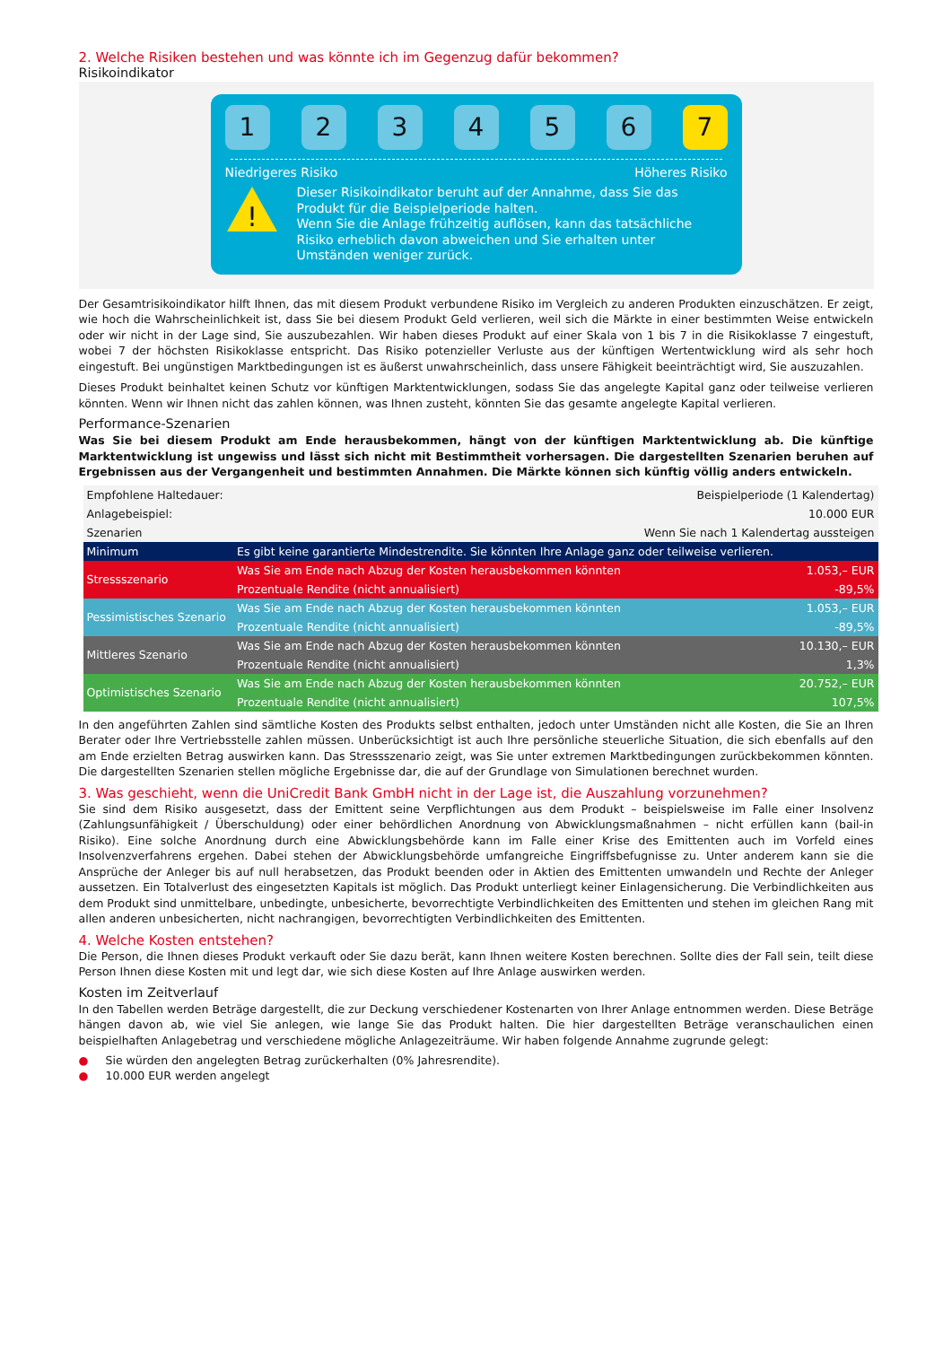2. Welche Risiken bestehen und was könnte ich im Gegenzug dafür bekommen?
Risikoindikator
1 2 3 4 5 6 7
Niedrigeres Risiko Höheres Risiko
!
Dieser Risikoindikator beruht auf der Annahme, dass Sie das Produkt für die Beispielperiode halten.
Wenn Sie die Anlage frühzeitig auflösen, kann das tatsächliche Risiko erheblich davon abweichen und Sie erhalten unter Umständen weniger zurück.
Der Gesamtrisikoindikator hilft Ihnen, das mit diesem Produkt verbundene Risiko im Vergleich zu anderen Produkten einzuschätzen. Er zeigt, wie hoch die Wahrscheinlichkeit ist, dass Sie bei diesem Produkt Geld verlieren, weil sich die Märkte in einer bestimmten Weise entwickeln oder wir nicht in der Lage sind, Sie auszubezahlen. Wir haben dieses Produkt auf einer Skala von 1 bis 7 in die Risikoklasse 7 eingestuft, wobei 7 der höchsten Risikoklasse entspricht. Das Risiko potenzieller Verluste aus der künftigen Wertentwicklung wird als sehr hoch eingestuft. Bei ungünstigen Marktbedingungen ist es äußerst unwahrscheinlich, dass unsere Fähigkeit beeinträchtigt wird, Sie auszuzahlen.
Dieses Produkt beinhaltet keinen Schutz vor künftigen Marktentwicklungen, sodass Sie das angelegte Kapital ganz oder teilweise verlieren könnten. Wenn wir Ihnen nicht das zahlen können, was Ihnen zusteht, könnten Sie das gesamte angelegte Kapital verlieren.
Performance-Szenarien
Was Sie bei diesem Produkt am Ende herausbekommen, hängt von der künftigen Marktentwicklung ab. Die künftige Marktentwicklung ist ungewiss und lässt sich nicht mit Bestimmtheit vorhersagen. Die dargestellten Szenarien beruhen auf Ergebnissen aus der Vergangenheit und bestimmten Annahmen. Die Märkte können sich künftig völlig anders entwickeln.
| Empfohlene Haltedauer: | | Beispielperiode (1 Kalendertag) |
| Anlagebeispiel: | | 10.000 EUR |
| Szenarien | | Wenn Sie nach 1 Kalendertag aussteigen |
| Minimum | Es gibt keine garantierte Mindestrendite. Sie könnten Ihre Anlage ganz oder teilweise verlieren. | |
| Stressszenario | Was Sie am Ende nach Abzug der Kosten herausbekommen könnten | 1.053,– EUR |
| | Prozentuale Rendite (nicht annualisiert) | -89,5% |
| Pessimistisches Szenario | Was Sie am Ende nach Abzug der Kosten herausbekommen könnten | 1.053,– EUR |
| | Prozentuale Rendite (nicht annualisiert) | -89,5% |
| Mittleres Szenario | Was Sie am Ende nach Abzug der Kosten herausbekommen könnten | 10.130,– EUR |
| | Prozentuale Rendite (nicht annualisiert) | 1,3% |
| Optimistisches Szenario | Was Sie am Ende nach Abzug der Kosten herausbekommen könnten | 20.752,– EUR |
| | Prozentuale Rendite (nicht annualisiert) | 107,5% |
In den angeführten Zahlen sind sämtliche Kosten des Produkts selbst enthalten, jedoch unter Umständen nicht alle Kosten, die Sie an Ihren Berater oder Ihre Vertriebsstelle zahlen müssen. Unberücksichtigt ist auch Ihre persönliche steuerliche Situation, die sich ebenfalls auf den am Ende erzielten Betrag auswirken kann. Das Stressszenario zeigt, was Sie unter extremen Marktbedingungen zurückbekommen könnten. Die dargestellten Szenarien stellen mögliche Ergebnisse dar, die auf der Grundlage von Simulationen berechnet wurden.
3. Was geschieht, wenn die UniCredit Bank GmbH nicht in der Lage ist, die Auszahlung vorzunehmen?
Sie sind dem Risiko ausgesetzt, dass der Emittent seine Verpflichtungen aus dem Produkt – beispielsweise im Falle einer Insolvenz (Zahlungsunfähigkeit / Überschuldung) oder einer behördlichen Anordnung von Abwicklungsmaßnahmen – nicht erfüllen kann (bail-in Risiko). Eine solche Anordnung durch eine Abwicklungsbehörde kann im Falle einer Krise des Emittenten auch im Vorfeld eines Insolvenzverfahrens ergehen. Dabei stehen der Abwicklungsbehörde umfangreiche Eingriffsbefugnisse zu. Unter anderem kann sie die Ansprüche der Anleger bis auf null herabsetzen, das Produkt beenden oder in Aktien des Emittenten umwandeln und Rechte der Anleger aussetzen. Ein Totalverlust des eingesetzten Kapitals ist möglich. Das Produkt unterliegt keiner Einlagensicherung. Die Verbindlichkeiten aus dem Produkt sind unmittelbare, unbedingte, unbesicherte, bevorrechtigte Verbindlichkeiten des Emittenten und stehen im gleichen Rang mit allen anderen unbesicherten, nicht nachrangigen, bevorrechtigten Verbindlichkeiten des Emittenten.
4. Welche Kosten entstehen?
Die Person, die Ihnen dieses Produkt verkauft oder Sie dazu berät, kann Ihnen weitere Kosten berechnen. Sollte dies der Fall sein, teilt diese Person Ihnen diese Kosten mit und legt dar, wie sich diese Kosten auf Ihre Anlage auswirken werden.
Kosten im Zeitverlauf
In den Tabellen werden Beträge dargestellt, die zur Deckung verschiedener Kostenarten von Ihrer Anlage entnommen werden. Diese Beträge hängen davon ab, wie viel Sie anlegen, wie lange Sie das Produkt halten. Die hier dargestellten Beträge veranschaulichen einen beispielhaften Anlagebetrag und verschiedene mögliche Anlagezeiträume. Wir haben folgende Annahme zugrunde gelegt:
● Sie würden den angelegten Betrag zurückerhalten (0% Jahresrendite).
● 10.000 EUR werden angelegt